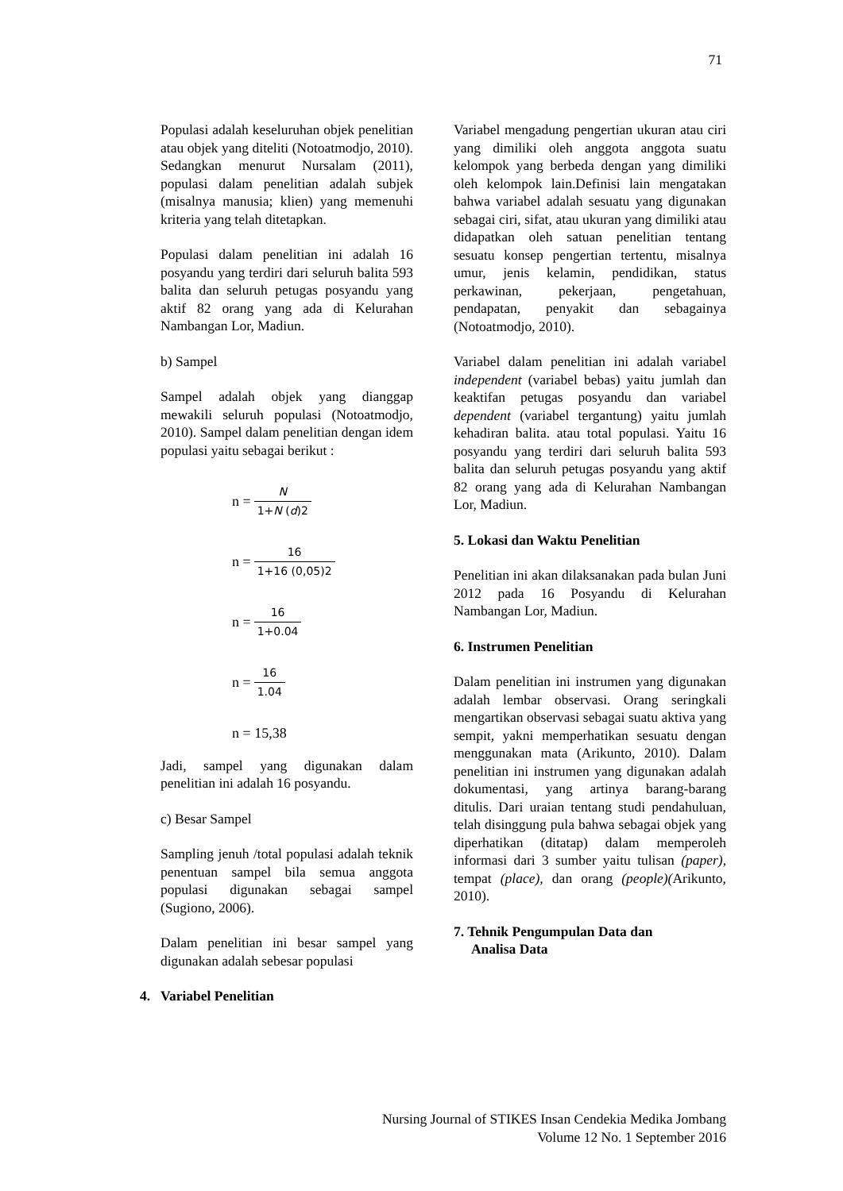71
Populasi adalah keseluruhan objek penelitian atau objek yang diteliti (Notoatmodjo, 2010). Sedangkan menurut Nursalam (2011), populasi dalam penelitian adalah subjek (misalnya manusia; klien) yang memenuhi kriteria yang telah ditetapkan.
Populasi dalam penelitian ini adalah 16 posyandu yang terdiri dari seluruh balita 593 balita dan seluruh petugas posyandu yang aktif 82 orang yang ada di Kelurahan Nambangan Lor, Madiun.
b) Sampel
Sampel adalah objek yang dianggap mewakili seluruh populasi (Notoatmodjo, 2010). Sampel dalam penelitian dengan idem populasi yaitu sebagai berikut :
n = N 1+N (d)2
n = 16 1+16 (0,05)2
n = 16 1+0.04
n = 16 1.04
n = 15,38
Jadi, sampel yang digunakan dalam penelitian ini adalah 16 posyandu.
c) Besar Sampel
Sampling jenuh /total populasi adalah teknik penentuan sampel bila semua anggota populasi digunakan sebagai sampel (Sugiono, 2006).
Dalam penelitian ini besar sampel yang digunakan adalah sebesar populasi
4. Variabel Penelitian
Variabel mengadung pengertian ukuran atau ciri yang dimiliki oleh anggota anggota suatu kelompok yang berbeda dengan yang dimiliki oleh kelompok lain.Definisi lain mengatakan bahwa variabel adalah sesuatu yang digunakan sebagai ciri, sifat, atau ukuran yang dimiliki atau didapatkan oleh satuan penelitian tentang sesuatu konsep pengertian tertentu, misalnya umur, jenis kelamin, pendidikan, status perkawinan, pekerjaan, pengetahuan, pendapatan, penyakit dan sebagainya (Notoatmodjo, 2010).
Variabel dalam penelitian ini adalah variabel independent (variabel bebas) yaitu jumlah dan keaktifan petugas posyandu dan variabel dependent (variabel tergantung) yaitu jumlah kehadiran balita. atau total populasi. Yaitu 16 posyandu yang terdiri dari seluruh balita 593 balita dan seluruh petugas posyandu yang aktif 82 orang yang ada di Kelurahan Nambangan Lor, Madiun.
5. Lokasi dan Waktu Penelitian
Penelitian ini akan dilaksanakan pada bulan Juni 2012 pada 16 Posyandu di Kelurahan Nambangan Lor, Madiun.
6. Instrumen Penelitian
Dalam penelitian ini instrumen yang digunakan adalah lembar observasi. Orang seringkali mengartikan observasi sebagai suatu aktiva yang sempit, yakni memperhatikan sesuatu dengan menggunakan mata (Arikunto, 2010). Dalam penelitian ini instrumen yang digunakan adalah dokumentasi, yang artinya barang-barang ditulis. Dari uraian tentang studi pendahuluan, telah disinggung pula bahwa sebagai objek yang diperhatikan (ditatap) dalam memperoleh informasi dari 3 sumber yaitu tulisan (paper), tempat (place), dan orang (people)(Arikunto, 2010).
7. Tehnik Pengumpulan Data dan
Analisa Data
Nursing Journal of STIKES Insan Cendekia Medika Jombang
Volume 12 No. 1 September 2016